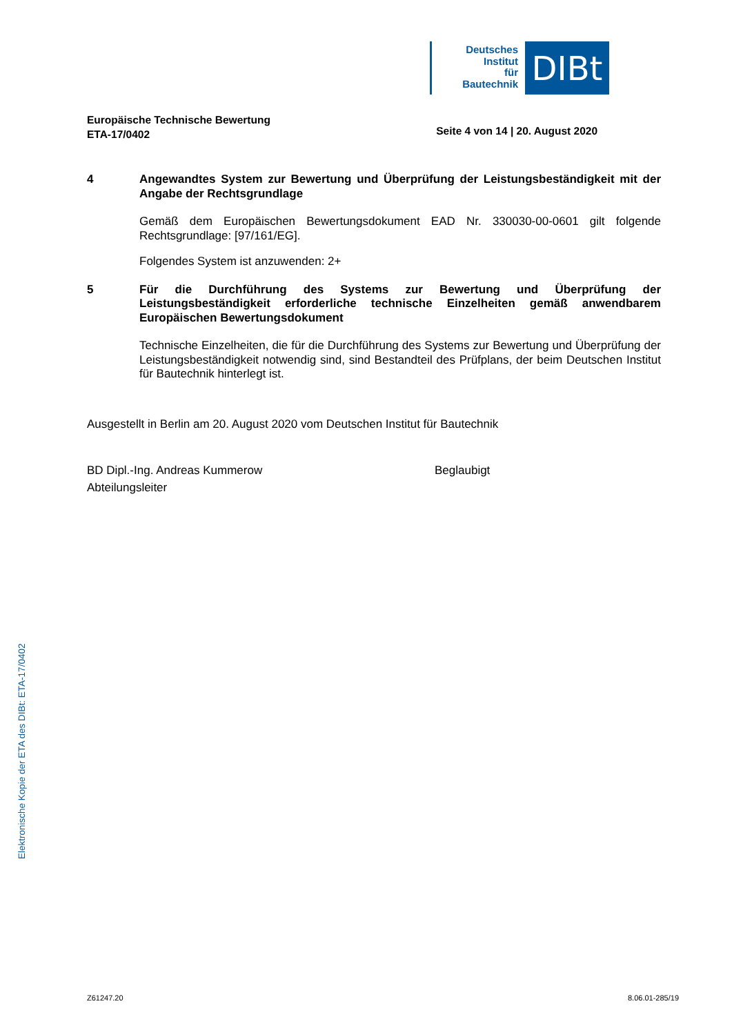Deutsches
Institut
für
Bautechnik
DIBt
Europäische Technische Bewertung
ETA-17/0402
Seite 4 von 14 | 20. August 2020
4 Angewandtes System zur Bewertung und Überprüfung der Leistungsbeständigkeit mit der Angabe der Rechtsgrundlage
Gemäß dem Europäischen Bewertungsdokument EAD Nr. 330030-00-0601 gilt folgende Rechtsgrundlage: [97/161/EG].
Folgendes System ist anzuwenden: 2+
5 Für die Durchführung des Systems zur Bewertung und Überprüfung der Leistungsbeständigkeit erforderliche technische Einzelheiten gemäß anwendbarem Europäischen Bewertungsdokument
Technische Einzelheiten, die für die Durchführung des Systems zur Bewertung und Überprüfung der Leistungsbeständigkeit notwendig sind, sind Bestandteil des Prüfplans, der beim Deutschen Institut für Bautechnik hinterlegt ist.
Ausgestellt in Berlin am 20. August 2020 vom Deutschen Institut für Bautechnik
BD Dipl.-Ing. Andreas Kummerow
Abteilungsleiter
Beglaubigt
Elektronische Kopie der ETA des DIBt: ETA-17/0402
Z61247.20 8.06.01-285/19